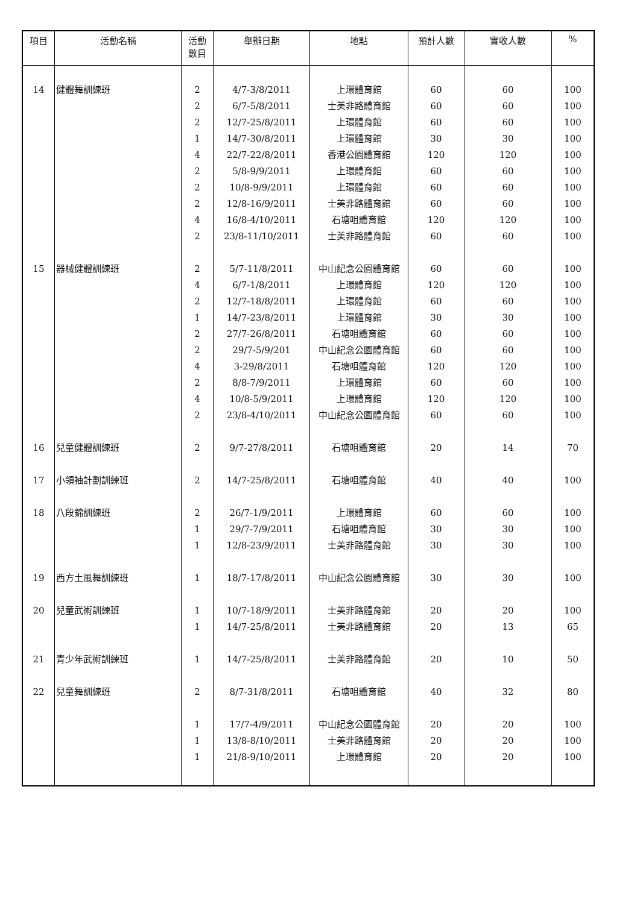| 項目 | 活動名稱 | 活動 數目 | 舉辦日期 | 地點 | 預計人數 | 實收人數 | % |
| --- | --- | --- | --- | --- | --- | --- | --- |
| 14 | 健體舞訓練班 | 2 | 4/7-3/8/2011 | 上環體育館 | 60 | 60 | 100 |
| | | 2 | 6/7-5/8/2011 | 士美非路體育館 | 60 | 60 | 100 |
| | | 2 | 12/7-25/8/2011 | 上環體育館 | 60 | 60 | 100 |
| | | 1 | 14/7-30/8/2011 | 上環體育館 | 30 | 30 | 100 |
| | | 4 | 22/7-22/8/2011 | 香港公園體育館 | 120 | 120 | 100 |
| | | 2 | 5/8-9/9/2011 | 上環體育館 | 60 | 60 | 100 |
| | | 2 | 10/8-9/9/2011 | 上環體育館 | 60 | 60 | 100 |
| | | 2 | 12/8-16/9/2011 | 士美非路體育館 | 60 | 60 | 100 |
| | | 4 | 16/8-4/10/2011 | 石塘咀體育館 | 120 | 120 | 100 |
| | | 2 | 23/8-11/10/2011 | 士美非路體育館 | 60 | 60 | 100 |
| 15 | 器械健體訓練班 | 2 | 5/7-11/8/2011 | 中山紀念公園體育館 | 60 | 60 | 100 |
| | | 4 | 6/7-1/8/2011 | 上環體育館 | 120 | 120 | 100 |
| | | 2 | 12/7-18/8/2011 | 上環體育館 | 60 | 60 | 100 |
| | | 1 | 14/7-23/8/2011 | 上環體育館 | 30 | 30 | 100 |
| | | 2 | 27/7-26/8/2011 | 石塘咀體育館 | 60 | 60 | 100 |
| | | 2 | 29/7-5/9/201 | 中山紀念公園體育館 | 60 | 60 | 100 |
| | | 4 | 3-29/8/2011 | 石塘咀體育館 | 120 | 120 | 100 |
| | | 2 | 8/8-7/9/2011 | 上環體育館 | 60 | 60 | 100 |
| | | 4 | 10/8-5/9/2011 | 上環體育館 | 120 | 120 | 100 |
| | | 2 | 23/8-4/10/2011 | 中山紀念公園體育館 | 60 | 60 | 100 |
| 16 | 兒童健體訓練班 | 2 | 9/7-27/8/2011 | 石塘咀體育館 | 20 | 14 | 70 |
| 17 | 小領袖計劃訓練班 | 2 | 14/7-25/8/2011 | 石塘咀體育館 | 40 | 40 | 100 |
| 18 | 八段錦訓練班 | 2 | 26/7-1/9/2011 | 上環體育館 | 60 | 60 | 100 |
| | | 1 | 29/7-7/9/2011 | 石塘咀體育館 | 30 | 30 | 100 |
| | | 1 | 12/8-23/9/2011 | 士美非路體育館 | 30 | 30 | 100 |
| 19 | 西方土風舞訓練班 | 1 | 18/7-17/8/2011 | 中山紀念公園體育館 | 30 | 30 | 100 |
| 20 | 兒童武術訓練班 | 1 | 10/7-18/9/2011 | 士美非路體育館 | 20 | 20 | 100 |
| | | 1 | 14/7-25/8/2011 | 士美非路體育館 | 20 | 13 | 65 |
| 21 | 青少年武術訓練班 | 1 | 14/7-25/8/2011 | 士美非路體育館 | 20 | 10 | 50 |
| 22 | 兒童舞訓練班 | 2 | 8/7-31/8/2011 | 石塘咀體育館 | 40 | 32 | 80 |
| | | 1 | 17/7-4/9/2011 | 中山紀念公園體育館 | 20 | 20 | 100 |
| | | 1 | 13/8-8/10/2011 | 士美非路體育館 | 20 | 20 | 100 |
| | | 1 | 21/8-9/10/2011 | 上環體育館 | 20 | 20 | 100 |